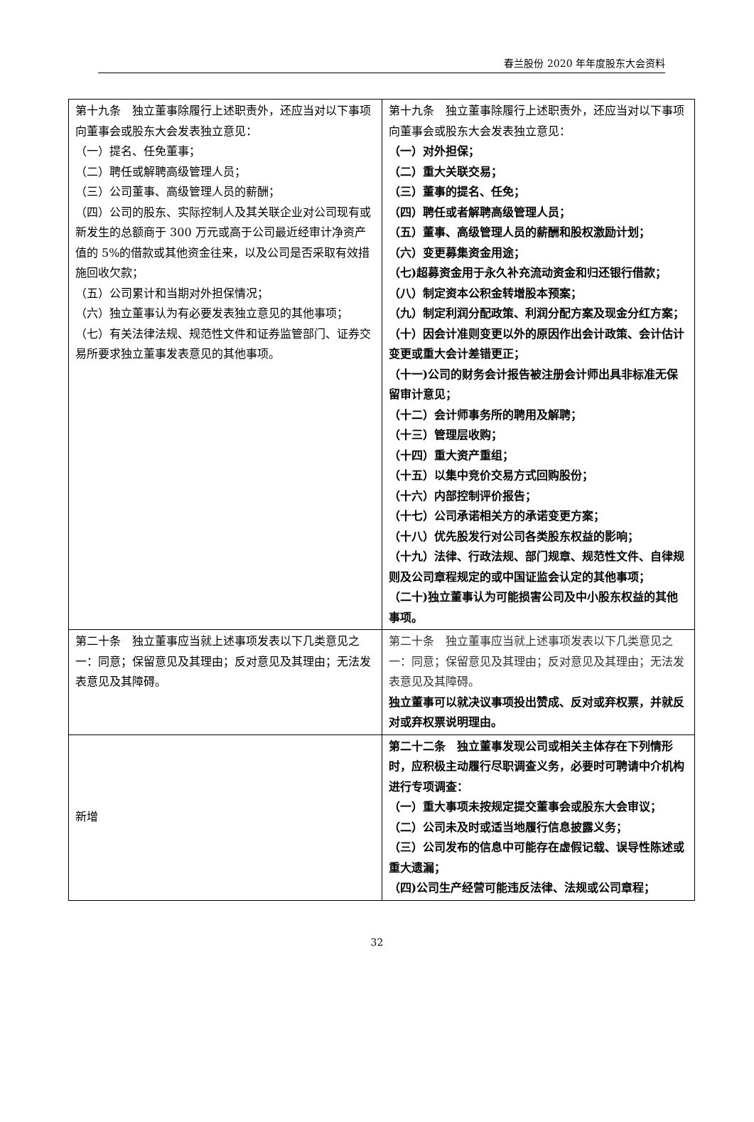春兰股份 2020 年年度股东大会资料
| 第十九条 独立董事除履行上述职责外，还应当对以下事项向董事会或股东大会发表独立意见： （一）提名、任免董事； （二）聘任或解聘高级管理人员； （三）公司董事、高级管理人员的薪酬； （四）公司的股东、实际控制人及其关联企业对公司现有或新发生的总额商于 300 万元或高于公司最近经审计净资产值的 5%的借款或其他资金往来，以及公司是否采取有效措施回收欠款； （五）公司累计和当期对外担保情况； （六）独立董事认为有必要发表独立意见的其他事项； （七）有关法律法规、规范性文件和证券监管部门、证券交易所要求独立董事发表意见的其他事项。 | 第十九条 独立董事除履行上述职责外，还应当对以下事项向董事会或股东大会发表独立意见： （一）对外担保； （二）重大关联交易； （三）董事的提名、任免； （四）聘任或者解聘高级管理人员； （五）董事、高级管理人员的薪酬和股权激励计划； （六）变更募集资金用途； （七)超募资金用于永久补充流动资金和归还银行借款； （八）制定资本公积金转增股本预案； （九）制定利润分配政策、利润分配方案及现金分红方案； （十）因会计准则变更以外的原因作出会计政策、会计估计变更或重大会计差错更正； （十一)公司的财务会计报告被注册会计师出具非标准无保留审计意见； （十二）会计师事务所的聘用及解聘； （十三）管理层收购； （十四）重大资产重组； （十五）以集中竞价交易方式回购股份； （十六）内部控制评价报告； （十七）公司承诺相关方的承诺变更方案； （十八）优先股发行对公司各类股东权益的影响； （十九）法律、行政法规、部门规章、规范性文件、自律规则及公司章程规定的或中国证监会认定的其他事项； （二十)独立董事认为可能损害公司及中小股东权益的其他事项。 |
| 第二十条 独立董事应当就上述事项发表以下几类意见之一：同意；保留意见及其理由；反对意见及其理由；无法发表意见及其障碍。 | 第二十条 独立董事应当就上述事项发表以下几类意见之一：同意；保留意见及其理由；反对意见及其理由；无法发表意见及其障碍。 独立董事可以就决议事项投出赞成、反对或弃权票，并就反对或弃权票说明理由。 |
| 新增 | 第二十二条 独立董事发现公司或相关主体存在下列情形时，应积极主动履行尽职调查义务，必要时可聘请中介机构进行专项调查： （一）重大事项未按规定提交董事会或股东大会审议； （二）公司未及时或适当地履行信息披露义务； （三）公司发布的信息中可能存在虚假记载、误导性陈述或重大遗漏； （四)公司生产经营可能违反法律、法规或公司章程； |
32